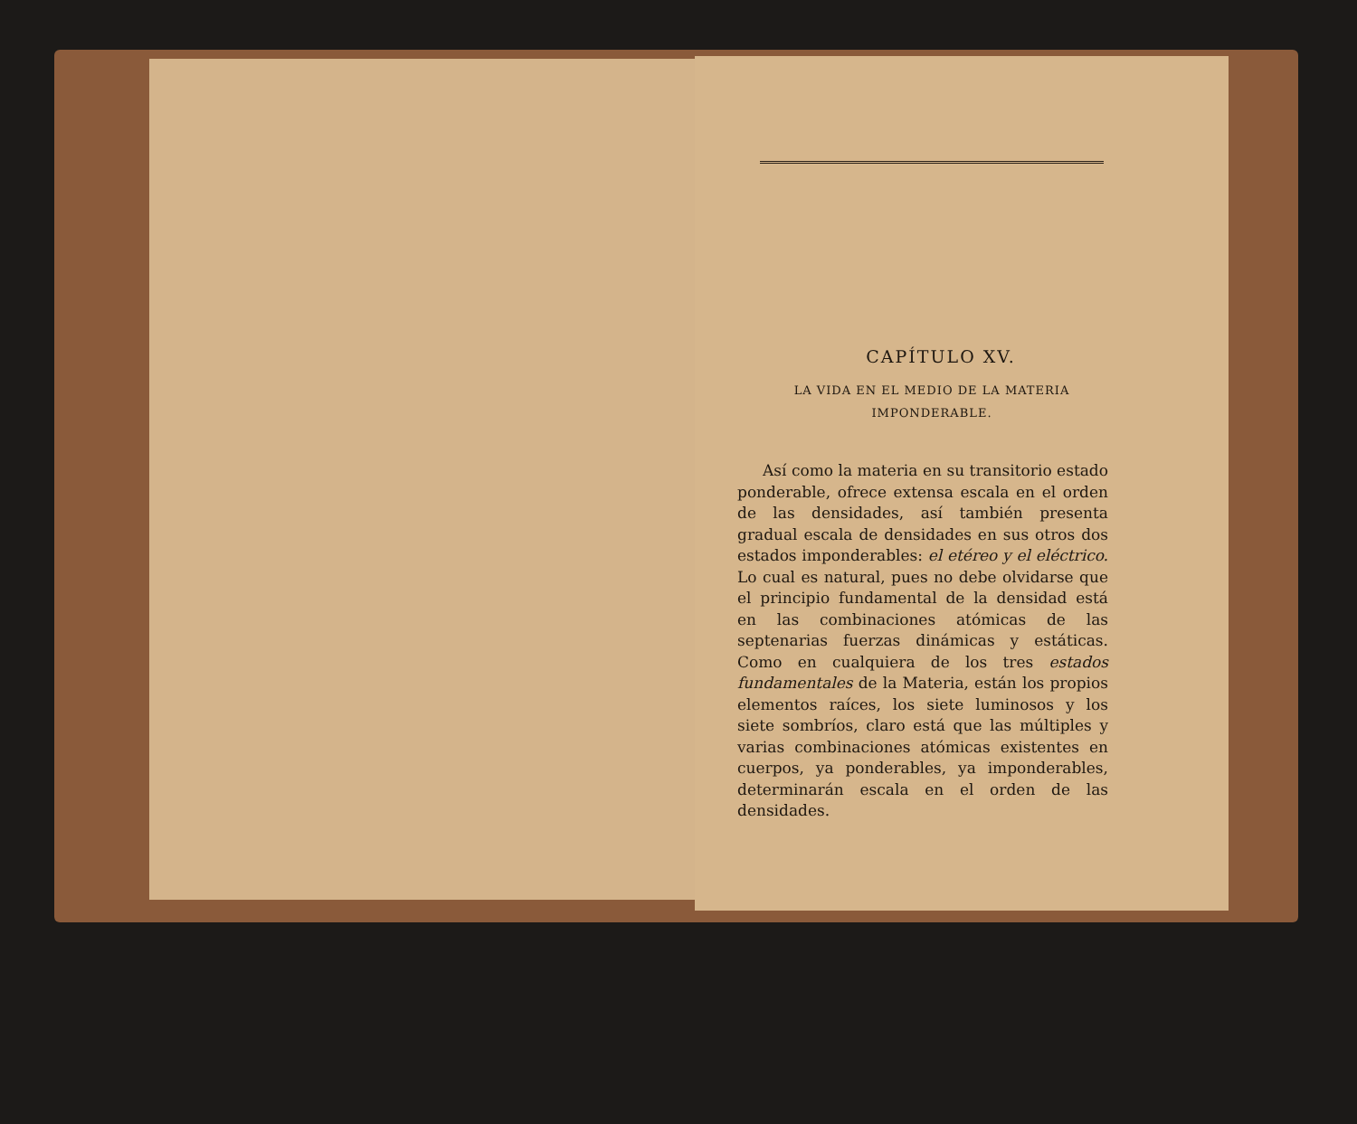CAPÍTULO XV.
LA VIDA EN EL MEDIO DE LA MATERIA
IMPONDERABLE.
Así como la materia en su transitorio estado ponderable, ofrece extensa escala en el orden de las densidades, así también presenta gradual escala de densidades en sus otros dos estados imponderables: el etéreo y el eléctrico. Lo cual es natural, pues no debe olvidarse que el principio fundamental de la densidad está en las combinaciones atómicas de las septenarias fuerzas dinámicas y estáticas. Como en cualquiera de los tres estados fundamentales de la Materia, están los propios elementos raíces, los siete luminosos y los siete sombríos, claro está que las múltiples y varias combinaciones atómicas existentes en cuerpos, ya ponderables, ya imponderables, determinarán escala en el orden de las densidades.